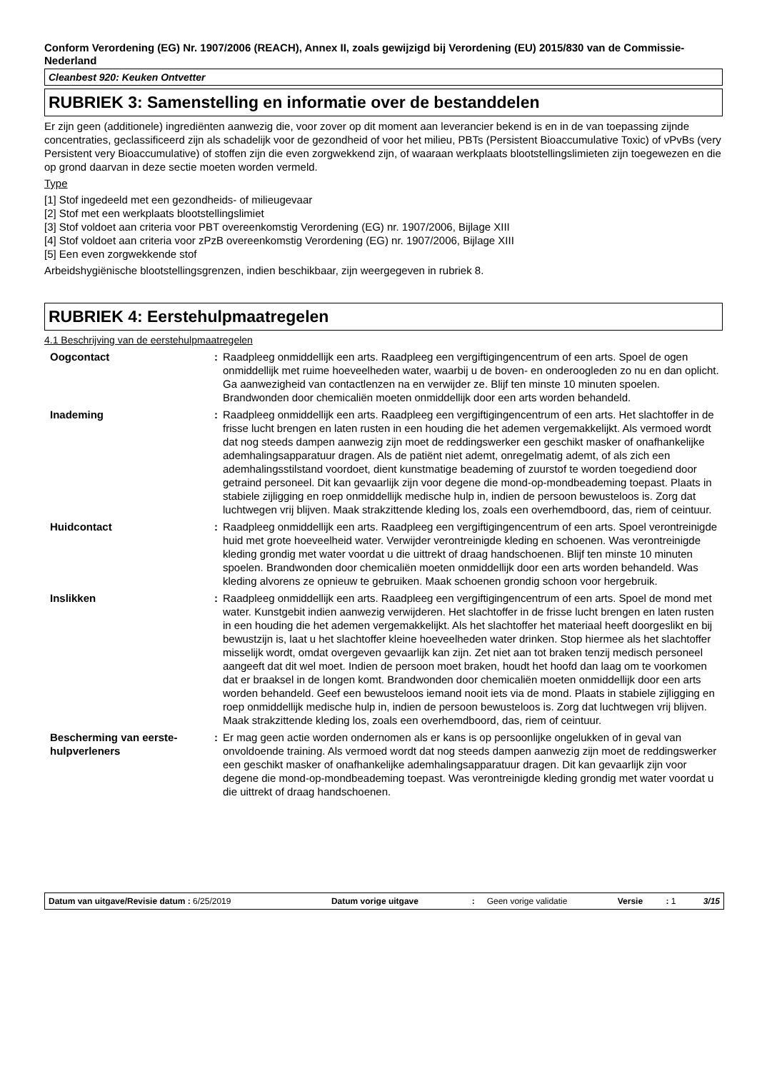Conform Verordening (EG) Nr. 1907/2006 (REACH), Annex II, zoals gewijzigd bij Verordening (EU) 2015/830 van de Commissie- Nederland
Cleanbest 920: Keuken Ontvetter
RUBRIEK 3: Samenstelling en informatie over de bestanddelen
Er zijn geen (additionele) ingrediënten aanwezig die, voor zover op dit moment aan leverancier bekend is en in de van toepassing zijnde concentraties, geclassificeerd zijn als schadelijk voor de gezondheid of voor het milieu, PBTs (Persistent Bioaccumulative Toxic) of vPvBs (very Persistent very Bioaccumulative) of stoffen zijn die even zorgwekkend zijn, of waaraan werkplaats blootstellingslimieten zijn toegewezen en die op grond daarvan in deze sectie moeten worden vermeld.
Type
[1] Stof ingedeeld met een gezondheids- of milieugevaar
[2] Stof met een werkplaats blootstellingslimiet
[3] Stof voldoet aan criteria voor PBT overeenkomstig Verordening (EG) nr. 1907/2006, Bijlage XIII
[4] Stof voldoet aan criteria voor zPzB overeenkomstig Verordening (EG) nr. 1907/2006, Bijlage XIII
[5] Een even zorgwekkende stof
Arbeidshygiënische blootstellingsgrenzen, indien beschikbaar, zijn weergegeven in rubriek 8.
RUBRIEK 4: Eerstehulpmaatregelen
4.1 Beschrijving van de eerstehulpmaatregelen
| Oogcontact | : | Raadpleeg onmiddellijk een arts. Raadpleeg een vergiftigingencentrum of een arts. Spoel de ogen onmiddellijk met ruime hoeveelheden water, waarbij u de boven- en onderoogleden zo nu en dan oplicht. Ga aanwezigheid van contactlenzen na en verwijder ze. Blijf ten minste 10 minuten spoelen. Brandwonden door chemicaliën moeten onmiddellijk door een arts worden behandeld. |
| Inademing | : | Raadpleeg onmiddellijk een arts. Raadpleeg een vergiftigingencentrum of een arts. Het slachtoffer in de frisse lucht brengen en laten rusten in een houding die het ademen vergemakkelijkt. Als vermoed wordt dat nog steeds dampen aanwezig zijn moet de reddingswerker een geschikt masker of onafhankelijke ademhalingsapparatuur dragen. Als de patiënt niet ademt, onregelmatig ademt, of als zich een ademhalingsstilstand voordoet, dient kunstmatige beademing of zuurstof te worden toegediend door getraind personeel. Dit kan gevaarlijk zijn voor degene die mond-op-mondbeademing toepast. Plaats in stabiele zijligging en roep onmiddellijk medische hulp in, indien de persoon bewusteloos is. Zorg dat luchtwegen vrij blijven. Maak strakzittende kleding los, zoals een overhemdboord, das, riem of ceintuur. |
| Huidcontact | : | Raadpleeg onmiddellijk een arts. Raadpleeg een vergiftigingencentrum of een arts. Spoel verontreinigde huid met grote hoeveelheid water. Verwijder verontreinigde kleding en schoenen. Was verontreinigde kleding grondig met water voordat u die uittrekt of draag handschoenen. Blijf ten minste 10 minuten spoelen. Brandwonden door chemicaliën moeten onmiddellijk door een arts worden behandeld. Was kleding alvorens ze opnieuw te gebruiken. Maak schoenen grondig schoon voor hergebruik. |
| Inslikken | : | Raadpleeg onmiddellijk een arts. Raadpleeg een vergiftigingencentrum of een arts. Spoel de mond met water. Kunstgebit indien aanwezig verwijderen. Het slachtoffer in de frisse lucht brengen en laten rusten in een houding die het ademen vergemakkelijkt. Als het slachtoffer het materiaal heeft doorgeslikt en bij bewustzijn is, laat u het slachtoffer kleine hoeveelheden water drinken. Stop hiermee als het slachtoffer misselijk wordt, omdat overgeven gevaarlijk kan zijn. Zet niet aan tot braken tenzij medisch personeel aangeeft dat dit wel moet. Indien de persoon moet braken, houdt het hoofd dan laag om te voorkomen dat er braaksel in de longen komt. Brandwonden door chemicaliën moeten onmiddellijk door een arts worden behandeld. Geef een bewusteloos iemand nooit iets via de mond. Plaats in stabiele zijligging en roep onmiddellijk medische hulp in, indien de persoon bewusteloos is. Zorg dat luchtwegen vrij blijven. Maak strakzittende kleding los, zoals een overhemdboord, das, riem of ceintuur. |
| Bescherming van eerste-hulpverleners | : | Er mag geen actie worden ondernomen als er kans is op persoonlijke ongelukken of in geval van onvoldoende training. Als vermoed wordt dat nog steeds dampen aanwezig zijn moet de reddingswerker een geschikt masker of onafhankelijke ademhalingsapparatuur dragen. Dit kan gevaarlijk zijn voor degene die mond-op-mondbeademing toepast. Was verontreinigde kleding grondig met water voordat u die uittrekt of draag handschoenen. |
| Datum van uitgave/Revisie datum : 6/25/2019 | Datum vorige uitgave | : | Geen vorige validatie | Versie | : 1 | 3/15 |